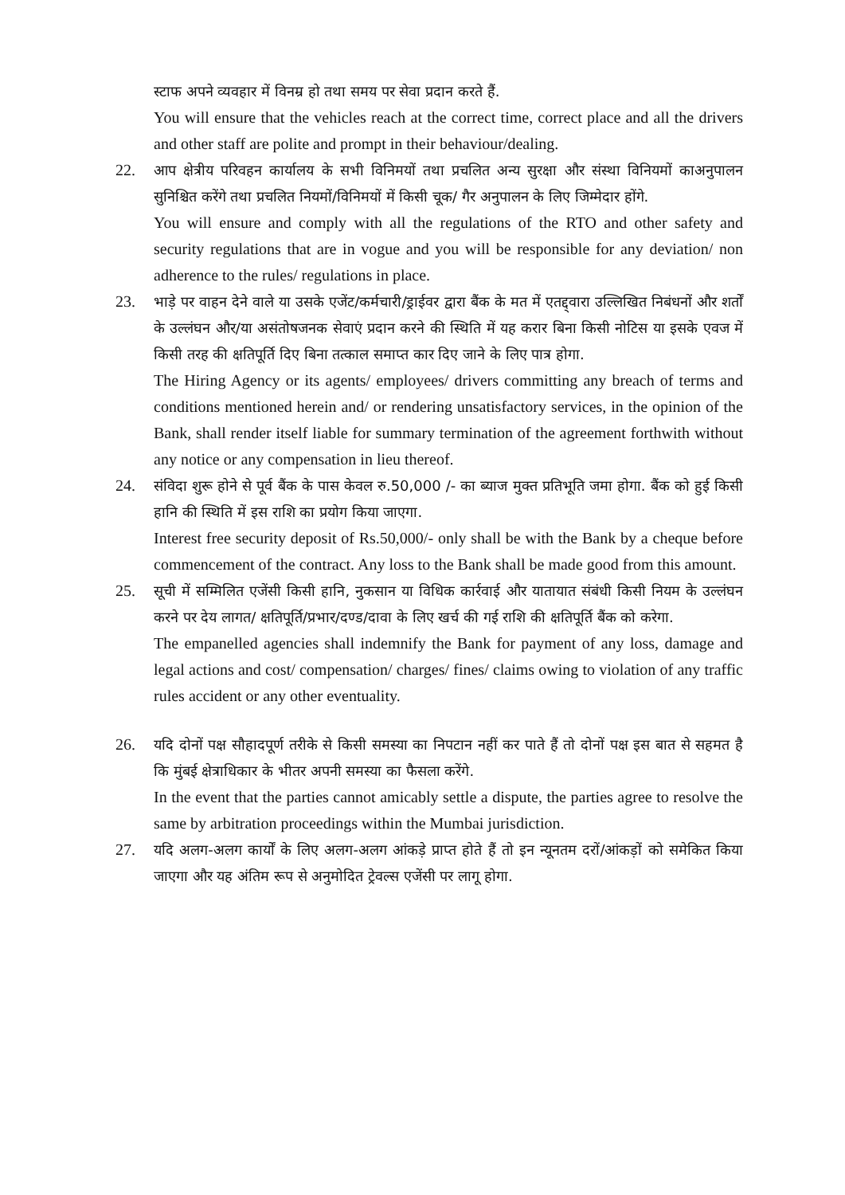स्टाफ अपने व्यवहार में विनम्र हो तथा समय पर सेवा प्रदान करते हैं.
You will ensure that the vehicles reach at the correct time, correct place and all the drivers and other staff are polite and prompt in their behaviour/dealing.
22. आप क्षेत्रीय परिवहन कार्यालय के सभी विनिमयों तथा प्रचलित अन्य सुरक्षा और संस्था विनियमों काअनुपालन सुनिश्चित करेंगे तथा प्रचलित नियमों/विनिमयों में किसी चूक/ गैर अनुपालन के लिए जिम्मेदार होंगे.
You will ensure and comply with all the regulations of the RTO and other safety and security regulations that are in vogue and you will be responsible for any deviation/ non adherence to the rules/ regulations in place.
23. भाड़े पर वाहन देने वाले या उसके एजेंट/कर्मचारी/ड्राईवर द्वारा बैंक के मत में एतद्द्वारा उल्लिखित निबंधनों और शर्तों के उल्लंघन और/या असंतोषजनक सेवाएं प्रदान करने की स्थिति में यह करार बिना किसी नोटिस या इसके एवज में किसी तरह की क्षतिपूर्ति दिए बिना तत्काल समाप्त कार दिए जाने के लिए पात्र होगा.
The Hiring Agency or its agents/ employees/ drivers committing any breach of terms and conditions mentioned herein and/ or rendering unsatisfactory services, in the opinion of the Bank, shall render itself liable for summary termination of the agreement forthwith without any notice or any compensation in lieu thereof.
24. संविदा शुरू होने से पूर्व बैंक के पास केवल रु.50,000 /- का ब्याज मुक्त प्रतिभूति जमा होगा. बैंक को हुई किसी हानि की स्थिति में इस राशि का प्रयोग किया जाएगा.
Interest free security deposit of Rs.50,000/- only shall be with the Bank by a cheque before commencement of the contract. Any loss to the Bank shall be made good from this amount.
25. सूची में सम्मिलित एजेंसी किसी हानि, नुकसान या विधिक कार्रवाई और यातायात संबंधी किसी नियम के उल्लंघन करने पर देय लागत/ क्षतिपूर्ति/प्रभार/दण्ड/दावा के लिए खर्च की गई राशि की क्षतिपूर्ति बैंक को करेगा.
The empanelled agencies shall indemnify the Bank for payment of any loss, damage and legal actions and cost/ compensation/ charges/ fines/ claims owing to violation of any traffic rules accident or any other eventuality.
26. यदि दोनों पक्ष सौहादपूर्ण तरीके से किसी समस्या का निपटान नहीं कर पाते हैं तो दोनों पक्ष इस बात से सहमत है कि मुंबई क्षेत्राधिकार के भीतर अपनी समस्या का फैसला करेंगे.
In the event that the parties cannot amicably settle a dispute, the parties agree to resolve the same by arbitration proceedings within the Mumbai jurisdiction.
27. यदि अलग-अलग कार्यों के लिए अलग-अलग आंकड़े प्राप्त होते हैं तो इन न्यूनतम दरों/आंकड़ों को समेकित किया जाएगा और यह अंतिम रूप से अनुमोदित ट्रेवल्स एजेंसी पर लागू होगा.